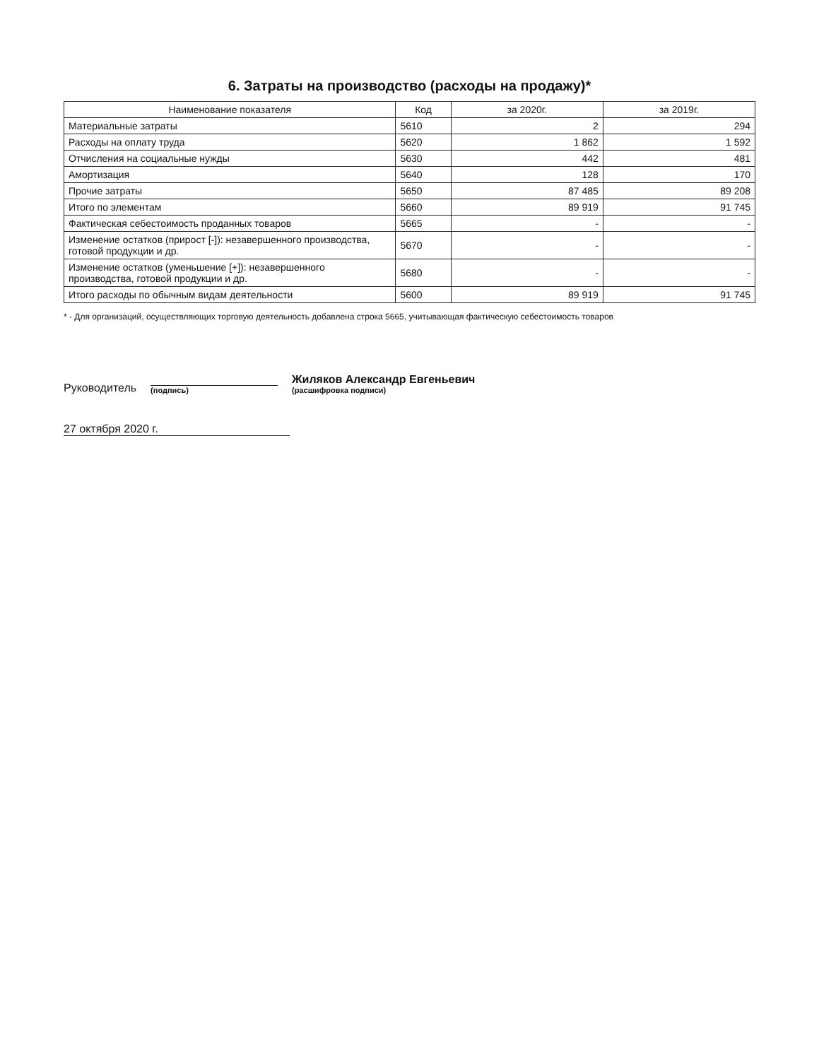6. Затраты на производство (расходы на продажу)*
| Наименование показателя | Код | за 2020г. | за 2019г. |
| --- | --- | --- | --- |
| Материальные затраты | 5610 | 2 | 294 |
| Расходы на оплату труда | 5620 | 1 862 | 1 592 |
| Отчисления на социальные нужды | 5630 | 442 | 481 |
| Амортизация | 5640 | 128 | 170 |
| Прочие затраты | 5650 | 87 485 | 89 208 |
| Итого по элементам | 5660 | 89 919 | 91 745 |
| Фактическая себестоимость проданных товаров | 5665 | - | - |
| Изменение остатков (прирост [-]): незавершенного производства, готовой продукции и др. | 5670 | - | - |
| Изменение остатков (уменьшение [+]): незавершенного производства, готовой продукции и др. | 5680 | - | - |
| Итого расходы по обычным видам деятельности | 5600 | 89 919 | 91 745 |
* - Для организаций, осуществляющих торговую деятельность добавлена строка 5665, учитывающая фактическую себестоимость товаров
Руководитель
(подпись)
Жиляков Александр Евгеньевич
(расшифровка подписи)
27 октября 2020 г.